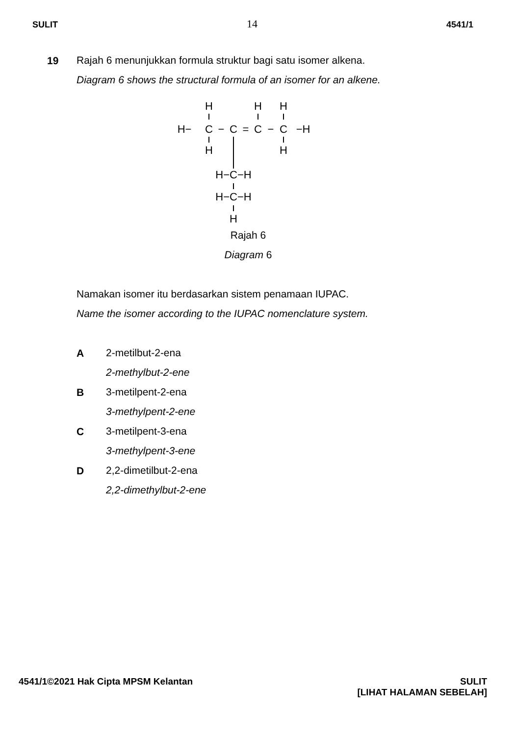SULIT 14 4541/1
19
Rajah 6 menunjukkan formula struktur bagi satu isomer alkena.
Diagram 6 shows the structural formula of an isomer for an alkene.
H
H
H
H−
C
−
C
=
C
−
C
−H
H
H
H−C−H
H−C−H
H
Rajah 6
Diagram 6
Namakan isomer itu berdasarkan sistem penamaan IUPAC.
Name the isomer according to the IUPAC nomenclature system.
A
2-metilbut-2-ena
2-methylbut-2-ene
B
3-metilpent-2-ena
3-methylpent-2-ene
C
3-metilpent-3-ena
3-methylpent-3-ene
D
2,2-dimetilbut-2-ena
2,2-dimethylbut-2-ene
4541/1©2021 Hak Cipta MPSM Kelantan SULIT
[LIHAT HALAMAN SEBELAH]